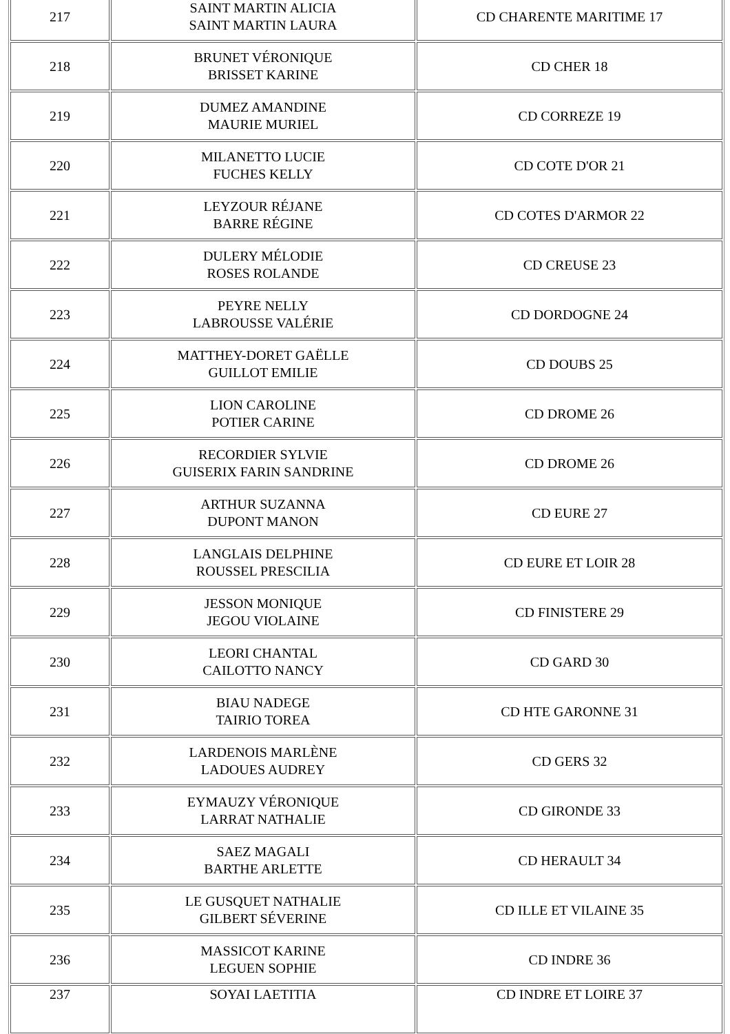| 217 | SAINT MARTIN ALICIA SAINT MARTIN LAURA | CD CHARENTE MARITIME 17 |
| 218 | BRUNET VÉRONIQUE BRISSET KARINE | CD CHER 18 |
| 219 | DUMEZ AMANDINE MAURIE MURIEL | CD CORREZE 19 |
| 220 | MILANETTO LUCIE FUCHES KELLY | CD COTE D'OR 21 |
| 221 | LEYZOUR RÉJANE BARRE RÉGINE | CD COTES D'ARMOR 22 |
| 222 | DULERY MÉLODIE ROSES ROLANDE | CD CREUSE 23 |
| 223 | PEYRE NELLY LABROUSSE VALÉRIE | CD DORDOGNE 24 |
| 224 | MATTHEY-DORET GAËLLE GUILLOT EMILIE | CD DOUBS 25 |
| 225 | LION CAROLINE POTIER CARINE | CD DROME 26 |
| 226 | RECORDIER SYLVIE GUISERIX FARIN SANDRINE | CD DROME 26 |
| 227 | ARTHUR SUZANNA DUPONT MANON | CD EURE 27 |
| 228 | LANGLAIS DELPHINE ROUSSEL PRESCILIA | CD EURE ET LOIR 28 |
| 229 | JESSON MONIQUE JEGOU VIOLAINE | CD FINISTERE 29 |
| 230 | LEORI CHANTAL CAILOTTO NANCY | CD GARD 30 |
| 231 | BIAU NADEGE TAIRIO TOREA | CD HTE GARONNE 31 |
| 232 | LARDENOIS MARLÈNE LADOUES AUDREY | CD GERS 32 |
| 233 | EYMAUZY VÉRONIQUE LARRAT NATHALIE | CD GIRONDE 33 |
| 234 | SAEZ MAGALI BARTHE ARLETTE | CD HERAULT 34 |
| 235 | LE GUSQUET NATHALIE GILBERT SÉVERINE | CD ILLE ET VILAINE 35 |
| 236 | MASSICOT KARINE LEGUEN SOPHIE | CD INDRE 36 |
| 237 | SOYAI LAETITIA | CD INDRE ET LOIRE 37 |